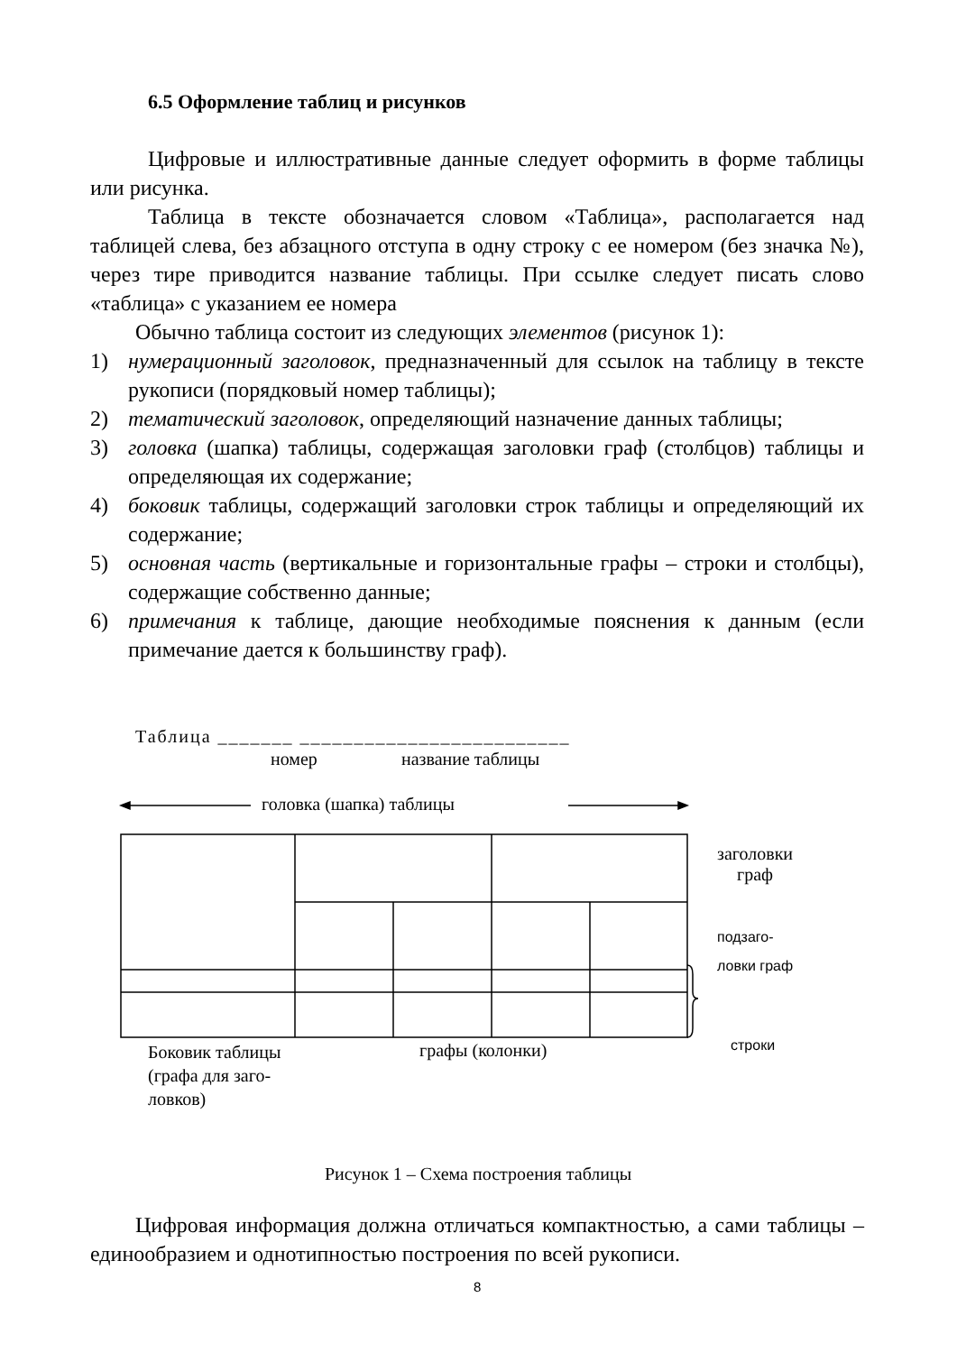6.5 Оформление таблиц и рисунков
Цифровые и иллюстративные данные следует оформить в форме таблицы или рисунка.
Таблица в тексте обозначается словом «Таблица», располагается над таблицей слева, без абзацного отступа в одну строку с ее номером (без значка №), через тире приводится название таблицы. При ссылке следует писать слово «таблица» с указанием ее номера
Обычно таблица состоит из следующих элементов (рисунок 1):
1) нумерационный заголовок, предназначенный для ссылок на таблицу в тексте рукописи (порядковый номер таблицы);
2) тематический заголовок, определяющий назначение данных таблицы;
3) головка (шапка) таблицы, содержащая заголовки граф (столбцов) таблицы и определяющая их содержание;
4) боковик таблицы, содержащий заголовки строк таблицы и определяющий их содержание;
5) основная часть (вертикальные и горизонтальные графы – строки и столбцы), содержащие собственно данные;
6) примечания к таблице, дающие необходимые пояснения к данным (если примечание дается к большинству граф).
Таблица _______ _________________________
номер название таблицы
головка (шапка) таблицы
заголовки
граф
подзаго-
ловки граф
строки
Боковик таблицы
(графа для заго-
ловков)
графы (колонки)
Рисунок 1 – Схема построения таблицы
Цифровая информация должна отличаться компактностью, а сами таблицы – единообразием и однотипностью построения по всей рукописи.
8